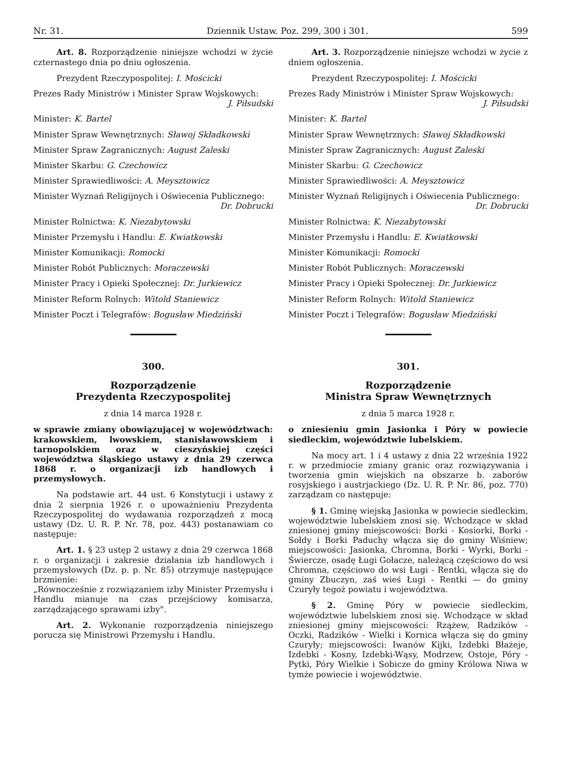Nr. 31. Dziennik Ustaw. Poz. 299, 300 i 301. 599
Art. 8. Rozporządzenie niniejsze wchodzi w życie czternastego dnia po dniu ogłoszenia.
Prezydent Rzeczypospolitej: I. Mościcki
Prezes Rady Ministrów i Minister Spraw Wojskowych:
J. Piłsudski
Minister: K. Bartel
Minister Spraw Wewnętrznych: Sławoj Składkowski
Minister Spraw Zagranicznych: August Zaleski
Minister Skarbu: G. Czechowicz
Minister Sprawiedliwości: A. Meysztowicz
Minister Wyznań Religijnych i Oświecenia Publicznego:
Dr. Dobrucki
Minister Rolnictwa: K. Niezabytowski
Minister Przemysłu i Handlu: E. Kwiatkowski
Minister Komunikacji: Romocki
Minister Robót Publicznych: Moraczewski
Minister Pracy i Opieki Społecznej: Dr. Jurkiewicz
Minister Reform Rolnych: Witold Staniewicz
Minister Poczt i Telegrafów: Bogusław Miedziński
300.
Rozporządzenie
Prezydenta Rzeczypospolitej
z dnia 14 marca 1928 r.
w sprawie zmiany obowiązującej w województwach: krakowskiem, lwowskiem, stanisławowskiem i tarnopolskiem oraz w cieszyńskiej części województwa śląskiego ustawy z dnia 29 czerwca 1868 r. o organizacji izb handlowych i przemysłowych.
Na podstawie art. 44 ust. 6 Konstytucji i ustawy z dnia 2 sierpnia 1926 r. o upoważnieniu Prezydenta Rzeczypospolitej do wydawania rozporządzeń z mocą ustawy (Dz. U. R. P. Nr. 78, poz. 443) postanawiam co następuje:
Art. 1. § 23 ustęp 2 ustawy z dnia 29 czerwca 1868 r. o organizacji i zakresie działania izb handlowych i przemysłowych (Dz. p. p. Nr. 85) otrzymuje następujące brzmienie:
„Równocześnie z rozwiązaniem izby Minister Przemysłu i Handlu mianuje na czas przejściowy komisarza, zarządzającego sprawami izby".
Art. 2. Wykonanie rozporządzenia niniejszego porucza się Ministrowi Przemysłu i Handlu.
Art. 3. Rozporządzenie niniejsze wchodzi w życie z dniem ogłoszenia.
Prezydent Rzeczypospolitej: I. Mościcki
Prezes Rady Ministrów i Minister Spraw Wojskowych:
J. Piłsudski
Minister: K. Bartel
Minister Spraw Wewnętrznych: Sławoj Składkowski
Minister Spraw Zagranicznych: August Zaleski
Minister Skarbu: G. Czechowicz
Minister Sprawiedliwości: A. Meysztowicz
Minister Wyznań Religijnych i Oświecenia Publicznego:
Dr. Dobrucki
Minister Rolnictwa: K. Niezabytowski
Minister Przemysłu i Handlu: E. Kwiatkowski
Minister Komunikacji: Romocki
Minister Robót Publicznych: Moraczewski
Minister Pracy i Opieki Społecznej: Dr. Jurkiewicz
Minister Reform Rolnych: Witold Staniewicz
Minister Poczt i Telegrafów: Bogusław Miedziński
301.
Rozporządzenie
Ministra Spraw Wewnętrznych
z dnia 5 marca 1928 r.
o zniesieniu gmin Jasionka i Póry w powiecie siedleckim, województwie lubelskiem.
Na mocy art. 1 i 4 ustawy z dnia 22 września 1922 r. w przedmiocie zmiany granic oraz rozwiązywania i tworzenia gmin wiejskich na obszarze b. zaborów rosyjskiego i austrjackiego (Dz. U. R. P. Nr. 86, poz. 770) zarządzam co następuje:
§ 1. Gminę wiejską Jasionka w powiecie siedleckim, województwie lubelskiem znosi się. Wchodzące w skład zniesionej gminy miejscowości: Borki - Kosiorki, Borki - Sołdy i Borki Paduchy włącza się do gminy Wiśniew; miejscowości: Jasionka, Chromna, Borki - Wyrki, Borki - Świercze, osadę Ługi Gołacze, należącą częściowo do wsi Chromna, częściowo do wsi Ługi - Rentki, włącza się do gminy Zbuczyn, zaś wieś Ługi - Rentki — do gminy Czuryły tegoż powiatu i województwa.
§ 2. Gminę Póry w powiecie siedleckim, województwie lubelskiem znosi się. Wchodzące w skład zniesionej gminy miejscowości: Rzążew, Radzików - Oczki, Radzików - Wielki i Kornica włącza się do gminy Czuryły; miejscowości: Iwanów Kijki, Izdebki Błażeje, Izdebki - Kosny, Izdebki-Wąsy, Modrzew, Ostoje, Póry - Pytki, Póry Wielkie i Sobicze do gminy Królowa Niwa w tymże powiecie i województwie.